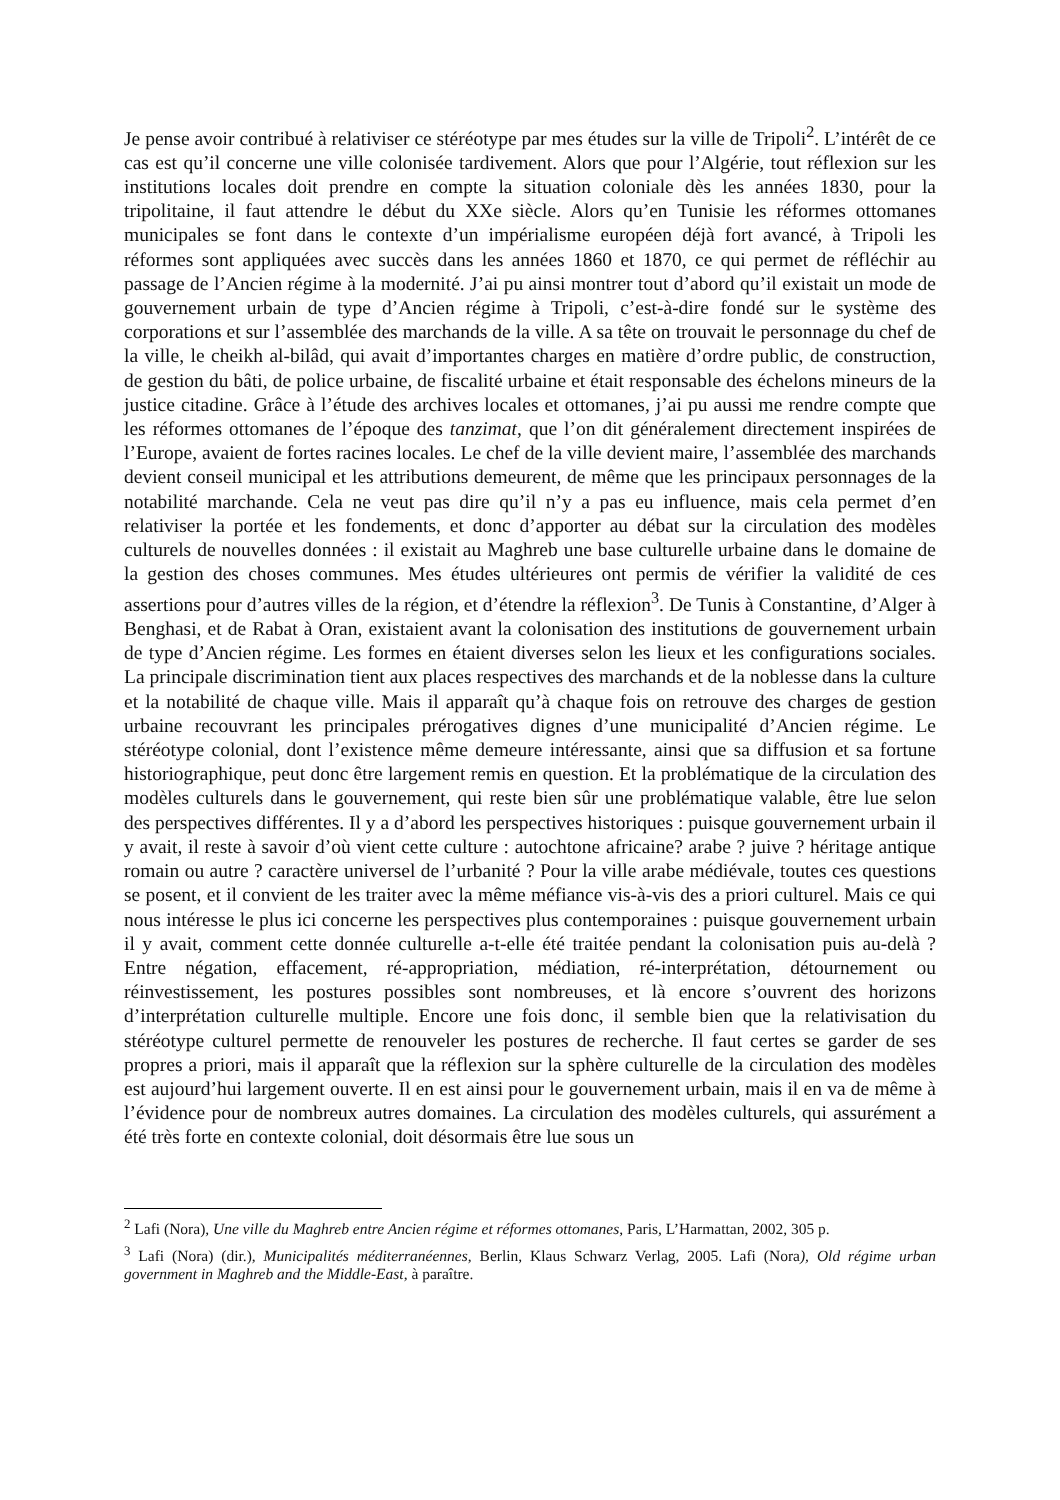Je pense avoir contribué à relativiser ce stéréotype par mes études sur la ville de Tripoli<sup>2</sup>. L’intérêt de ce cas est qu’il concerne une ville colonisée tardivement. Alors que pour l’Algérie, tout réflexion sur les institutions locales doit prendre en compte la situation coloniale dès les années 1830, pour la tripolitaine, il faut attendre le début du XXe siècle. Alors qu’en Tunisie les réformes ottomanes municipales se font dans le contexte d’un impérialisme européen déjà fort avancé, à Tripoli les réformes sont appliquées avec succès dans les années 1860 et 1870, ce qui permet de réfléchir au passage de l’Ancien régime à la modernité. J’ai pu ainsi montrer tout d’abord qu’il existait un mode de gouvernement urbain de type d’Ancien régime à Tripoli, c’est-à-dire fondé sur le système des corporations et sur l’assemblée des marchands de la ville. A sa tête on trouvait le personnage du chef de la ville, le cheikh al-bilâd, qui avait d’importantes charges en matière d’ordre public, de construction, de gestion du bâti, de police urbaine, de fiscalité urbaine et était responsable des échelons mineurs de la justice citadine. Grâce à l’étude des archives locales et ottomanes, j’ai pu aussi me rendre compte que les réformes ottomanes de l’époque des tanzimat, que l’on dit généralement directement inspirées de l’Europe, avaient de fortes racines locales. Le chef de la ville devient maire, l’assemblée des marchands devient conseil municipal et les attributions demeurent, de même que les principaux personnages de la notabilité marchande. Cela ne veut pas dire qu’il n’y a pas eu influence, mais cela permet d’en relativiser la portée et les fondements, et donc d’apporter au débat sur la circulation des modèles culturels de nouvelles données : il existait au Maghreb une base culturelle urbaine dans le domaine de la gestion des choses communes. Mes études ultérieures ont permis de vérifier la validité de ces assertions pour d’autres villes de la région, et d’étendre la réflexion<sup>3</sup>. De Tunis à Constantine, d’Alger à Benghasi, et de Rabat à Oran, existaient avant la colonisation des institutions de gouvernement urbain de type d’Ancien régime. Les formes en étaient diverses selon les lieux et les configurations sociales. La principale discrimination tient aux places respectives des marchands et de la noblesse dans la culture et la notabilité de chaque ville. Mais il apparaît qu’à chaque fois on retrouve des charges de gestion urbaine recouvrant les principales prérogatives dignes d’une municipalité d’Ancien régime. Le stéréotype colonial, dont l’existence même demeure intéressante, ainsi que sa diffusion et sa fortune historiographique, peut donc être largement remis en question. Et la problématique de la circulation des modèles culturels dans le gouvernement, qui reste bien sûr une problématique valable, être lue selon des perspectives différentes. Il y a d’abord les perspectives historiques : puisque gouvernement urbain il y avait, il reste à savoir d’où vient cette culture : autochtone africaine? arabe ? juive ? héritage antique romain ou autre ? caractère universel de l’urbanité ? Pour la ville arabe médiévale, toutes ces questions se posent, et il convient de les traiter avec la même méfiance vis-à-vis des a priori culturel. Mais ce qui nous intéresse le plus ici concerne les perspectives plus contemporaines : puisque gouvernement urbain il y avait, comment cette donnée culturelle a-t-elle été traitée pendant la colonisation puis au-delà ? Entre négation, effacement, ré-appropriation, médiation, ré-interprétation, détournement ou réinvestissement, les postures possibles sont nombreuses, et là encore s’ouvrent des horizons d’interprétation culturelle multiple. Encore une fois donc, il semble bien que la relativisation du stéréotype culturel permette de renouveler les postures de recherche. Il faut certes se garder de ses propres a priori, mais il apparaît que la réflexion sur la sphère culturelle de la circulation des modèles est aujourd’hui largement ouverte. Il en est ainsi pour le gouvernement urbain, mais il en va de même à l’évidence pour de nombreux autres domaines. La circulation des modèles culturels, qui assurément a été très forte en contexte colonial, doit désormais être lue sous un
<sup>2</sup> Lafi (Nora), Une ville du Maghreb entre Ancien régime et réformes ottomanes, Paris, L’Harmattan, 2002, 305 p.
<sup>3</sup> Lafi (Nora) (dir.), Municipalités méditerranéennes, Berlin, Klaus Schwarz Verlag, 2005. Lafi (Nora), Old régime urban government in Maghreb and the Middle-East, à paraître.